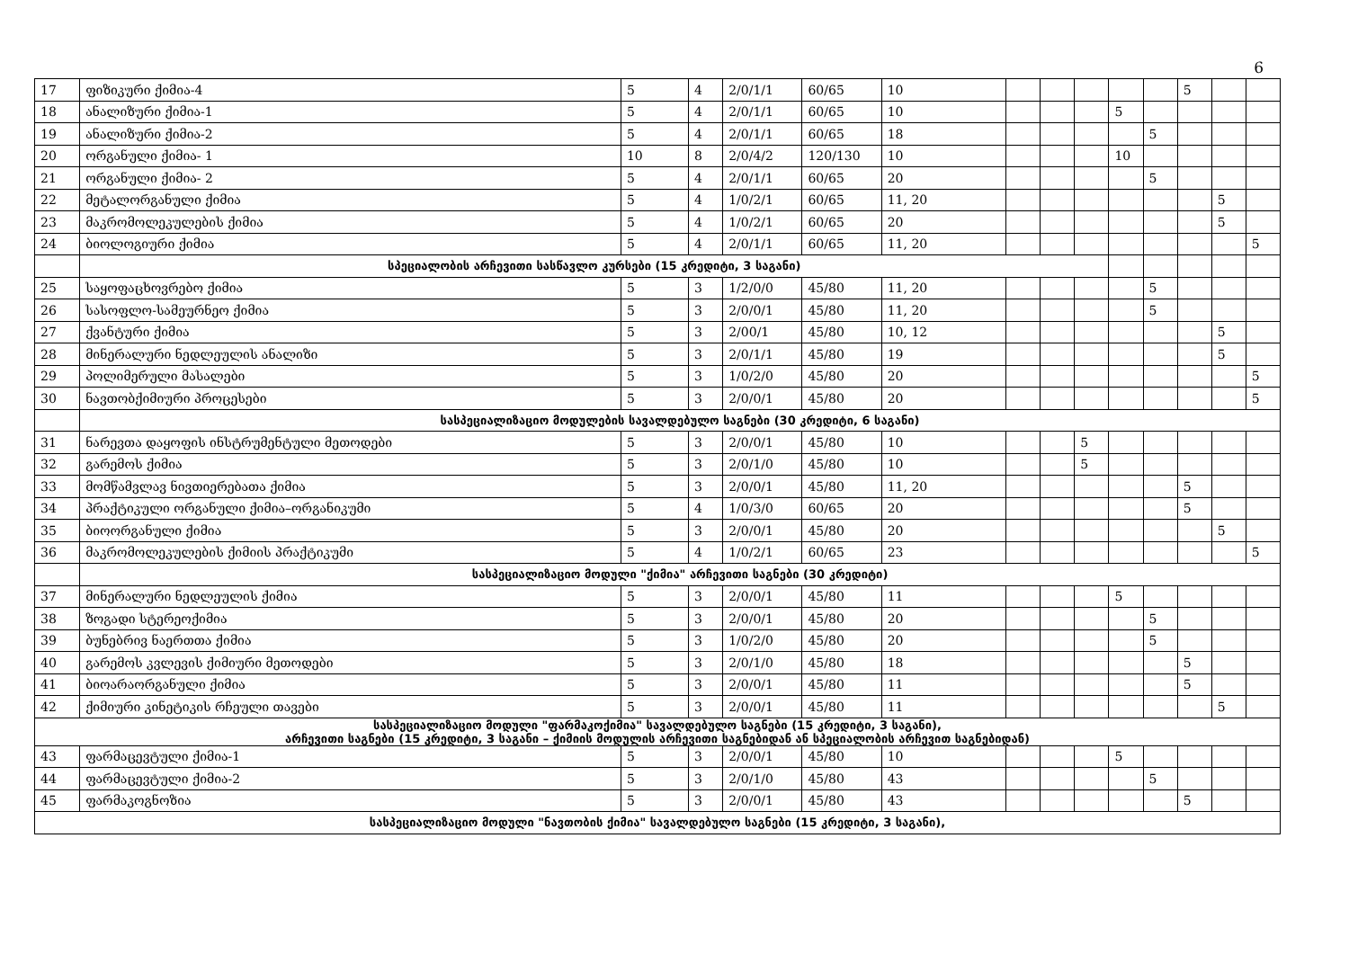6
| 17 | ფიზიკური ქიმია-4 | 5 | 4 | 2/0/1/1 | 60/65 | 10 | | | | | | 5 | | |
| 18 | ანალიზური ქიმია-1 | 5 | 4 | 2/0/1/1 | 60/65 | 10 | | | | 5 | | | | |
| 19 | ანალიზური ქიმია-2 | 5 | 4 | 2/0/1/1 | 60/65 | 18 | | | | | 5 | | | |
| 20 | ორგანული ქიმია- 1 | 10 | 8 | 2/0/4/2 | 120/130 | 10 | | | | 10 | | | | |
| 21 | ორგანული ქიმია- 2 | 5 | 4 | 2/0/1/1 | 60/65 | 20 | | | | | 5 | | | |
| 22 | მეტალორგანული ქიმია | 5 | 4 | 1/0/2/1 | 60/65 | 11, 20 | | | | | | | 5 | |
| 23 | მაკრომოლეკულების ქიმია | 5 | 4 | 1/0/2/1 | 60/65 | 20 | | | | | | | 5 | |
| 24 | ბიოლოგიური ქიმია | 5 | 4 | 2/0/1/1 | 60/65 | 11, 20 | | | | | | | | 5 |
| | სპეციალობის არჩევითი სასწავლო კურსები (15 კრედიტი, 3 საგანი) | | | | | | | | | | | | | |
| 25 | საყოფაცხოვრებო ქიმია | 5 | 3 | 1/2/0/0 | 45/80 | 11, 20 | | | | | 5 | | | |
| 26 | სასოფლო-სამეურნეო ქიმია | 5 | 3 | 2/0/0/1 | 45/80 | 11, 20 | | | | | 5 | | | |
| 27 | ქვანტური ქიმია | 5 | 3 | 2/00/1 | 45/80 | 10, 12 | | | | | | | 5 | |
| 28 | მინერალური ნედლეულის ანალიზი | 5 | 3 | 2/0/1/1 | 45/80 | 19 | | | | | | | 5 | |
| 29 | პოლიმერული მასალები | 5 | 3 | 1/0/2/0 | 45/80 | 20 | | | | | | | | 5 |
| 30 | ნავთობქიმიური პროცესები | 5 | 3 | 2/0/0/1 | 45/80 | 20 | | | | | | | | 5 |
| | სასპეციალიზაციო მოდულების სავალდებულო საგნები (30 კრედიტი, 6 საგანი) | | | | | | | | | | | | | |
| 31 | ნარევთა დაყოფის ინსტრუმენტული მეთოდები | 5 | 3 | 2/0/0/1 | 45/80 | 10 | | | 5 | | | | | |
| 32 | გარემოს ქიმია | 5 | 3 | 2/0/1/0 | 45/80 | 10 | | | 5 | | | | | |
| 33 | მომწამვლავ ნივთიერებათა ქიმია | 5 | 3 | 2/0/0/1 | 45/80 | 11, 20 | | | | | | 5 | | |
| 34 | პრაქტიკული ორგანული ქიმია–ორგანიკუმი | 5 | 4 | 1/0/3/0 | 60/65 | 20 | | | | | | 5 | | |
| 35 | ბიოორგანული ქიმია | 5 | 3 | 2/0/0/1 | 45/80 | 20 | | | | | | | 5 | |
| 36 | მაკრომოლეკულების ქიმიის პრაქტიკუმი | 5 | 4 | 1/0/2/1 | 60/65 | 23 | | | | | | | | 5 |
| | სასპეციალიზაციო მოდული "ქიმია" არჩევითი საგნები (30 კრედიტი) | | | | | | | | | | | | | |
| 37 | მინერალური ნედლეულის ქიმია | 5 | 3 | 2/0/0/1 | 45/80 | 11 | | | | 5 | | | | |
| 38 | ზოგადი სტერეოქიმია | 5 | 3 | 2/0/0/1 | 45/80 | 20 | | | | | 5 | | | |
| 39 | ბუნებრივ ნაერთთა ქიმია | 5 | 3 | 1/0/2/0 | 45/80 | 20 | | | | | 5 | | | |
| 40 | გარემოს კვლევის ქიმიური მეთოდები | 5 | 3 | 2/0/1/0 | 45/80 | 18 | | | | | | 5 | | |
| 41 | ბიოარაორგანული ქიმია | 5 | 3 | 2/0/0/1 | 45/80 | 11 | | | | | | 5 | | |
| 42 | ქიმიური კინეტიკის რჩეული თავები | 5 | 3 | 2/0/0/1 | 45/80 | 11 | | | | | | | 5 | |
| სასპეციალიზაციო მოდული "ფარმაკოქიმია" სავალდებულო საგნები (15 კრედიტი, 3 საგანი), არჩევითი საგნები (15 კრედიტი, 3 საგანი – ქიმიის მოდულის არჩევითი საგნებიდან ან სპეციალობის არჩევით საგნებიდან) | | | | | | | | | | | | | | |
| 43 | ფარმაცევტული ქიმია-1 | 5 | 3 | 2/0/0/1 | 45/80 | 10 | | | | 5 | | | | |
| 44 | ფარმაცევტული ქიმია-2 | 5 | 3 | 2/0/1/0 | 45/80 | 43 | | | | | 5 | | | |
| 45 | ფარმაკოგნოზია | 5 | 3 | 2/0/0/1 | 45/80 | 43 | | | | | | 5 | | |
| სასპეციალიზაციო მოდული "ნავთობის ქიმია" სავალდებულო საგნები (15 კრედიტი, 3 საგანი), | | | | | | | | | | | | | | |